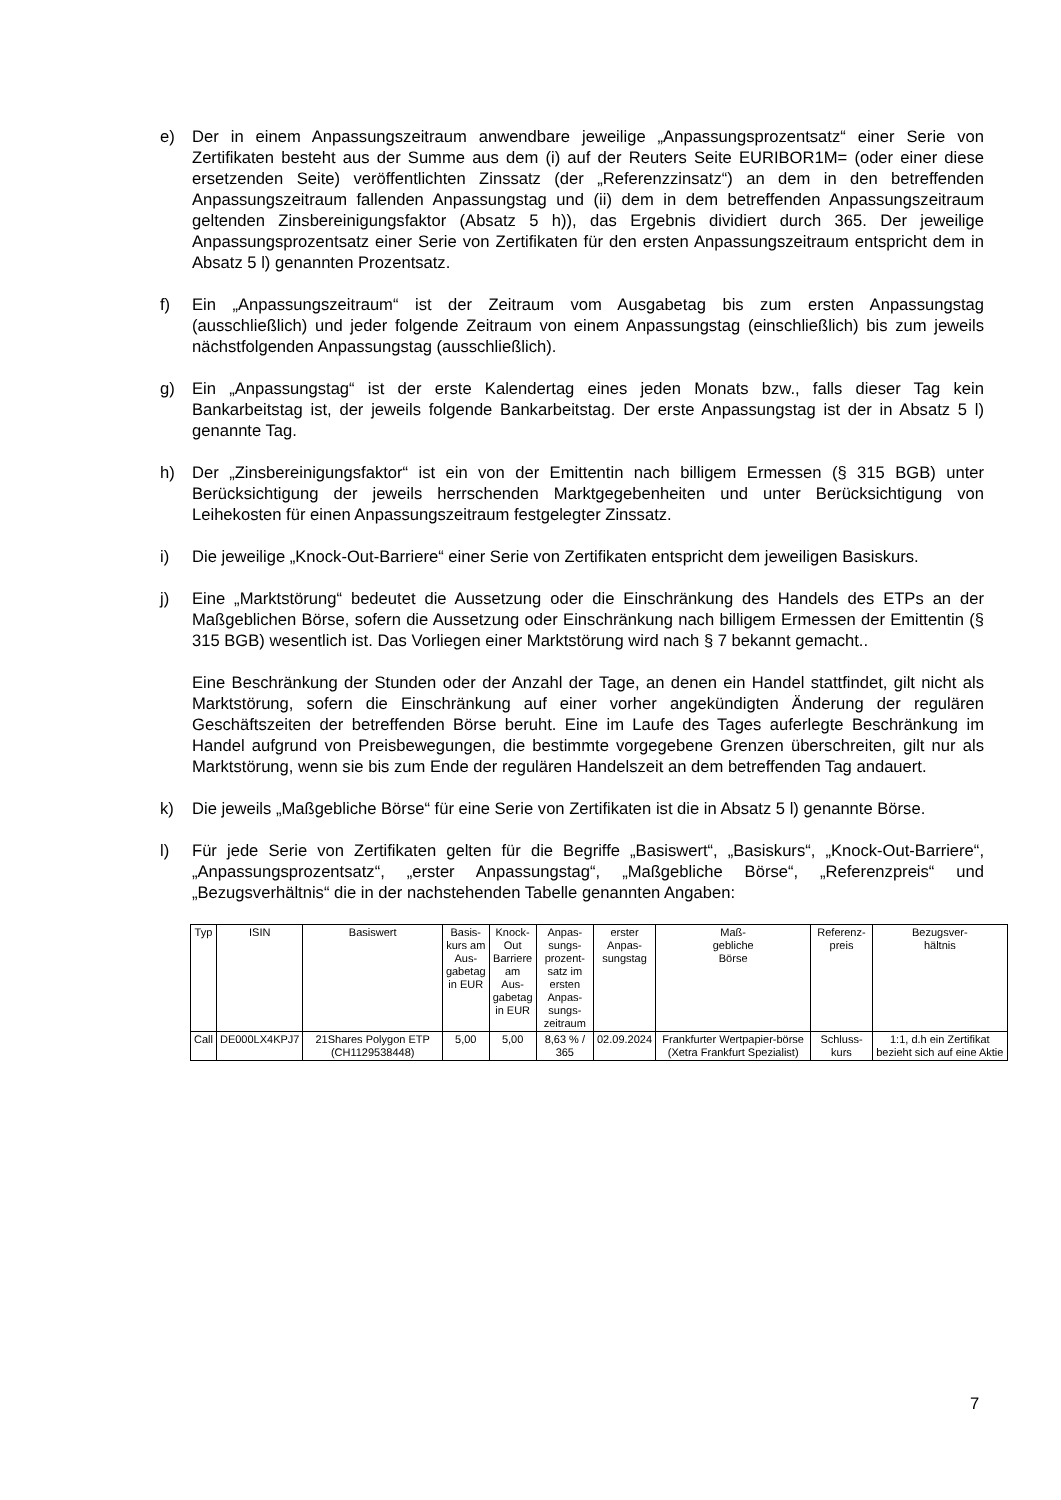e) Der in einem Anpassungszeitraum anwendbare jeweilige „Anpassungsprozentsatz“ einer Serie von Zertifikaten besteht aus der Summe aus dem (i) auf der Reuters Seite EURIBOR1M= (oder einer diese ersetzenden Seite) veröffentlichten Zinssatz (der „Referenzzinsatz“) an dem in den betreffenden Anpassungszeitraum fallenden Anpassungstag und (ii) dem in dem betreffenden Anpassungszeitraum geltenden Zinsbereinigungsfaktor (Absatz 5 h)), das Ergebnis dividiert durch 365. Der jeweilige Anpassungsprozentsatz einer Serie von Zertifikaten für den ersten Anpassungszeitraum entspricht dem in Absatz 5 l) genannten Prozentsatz.
f) Ein „Anpassungszeitraum“ ist der Zeitraum vom Ausgabetag bis zum ersten Anpassungstag (ausschließlich) und jeder folgende Zeitraum von einem Anpassungstag (einschließlich) bis zum jeweils nächstfolgenden Anpassungstag (ausschließlich).
g) Ein „Anpassungstag“ ist der erste Kalendertag eines jeden Monats bzw., falls dieser Tag kein Bankarbeitstag ist, der jeweils folgende Bankarbeitstag. Der erste Anpassungstag ist der in Absatz 5 l) genannte Tag.
h) Der „Zinsbereinigungsfaktor“ ist ein von der Emittentin nach billigem Ermessen (§ 315 BGB) unter Berücksichtigung der jeweils herrschenden Marktgegebenheiten und unter Berücksichtigung von Leihekosten für einen Anpassungszeitraum festgelegter Zinssatz.
i) Die jeweilige „Knock-Out-Barriere“ einer Serie von Zertifikaten entspricht dem jeweiligen Basiskurs.
j) Eine „Marktstörung“ bedeutet die Aussetzung oder die Einschränkung des Handels des ETPs an der Maßgeblichen Börse, sofern die Aussetzung oder Einschränkung nach billigem Ermessen der Emittentin (§ 315 BGB) wesentlich ist. Das Vorliegen einer Marktstörung wird nach § 7 bekannt gemacht..
Eine Beschränkung der Stunden oder der Anzahl der Tage, an denen ein Handel stattfindet, gilt nicht als Marktstörung, sofern die Einschränkung auf einer vorher angekündigten Änderung der regulären Geschäftszeiten der betreffenden Börse beruht. Eine im Laufe des Tages auferlegte Beschränkung im Handel aufgrund von Preisbewegungen, die bestimmte vorgegebene Grenzen überschreiten, gilt nur als Marktstörung, wenn sie bis zum Ende der regulären Handelszeit an dem betreffenden Tag andauert.
k) Die jeweils „Maßgebliche Börse“ für eine Serie von Zertifikaten ist die in Absatz 5 l) genannte Börse.
l) Für jede Serie von Zertifikaten gelten für die Begriffe „Basiswert“, „Basiskurs“, „Knock-Out-Barriere“, „Anpassungsprozentsatz“, „erster Anpassungstag“, „Maßgebliche Börse“, „Referenzpreis“ und „Bezugsverhältnis“ die in der nachstehenden Tabelle genannten Angaben:
| Typ | ISIN | Basiswert | Basis- kurs am Aus- gabetag in EUR | Knock- Out Barriere am Aus- gabetag in EUR | Anpas- sungs- prozent- satz im ersten Anpas- sungs- zeitraum | erster Anpas- sungstag | Maß- gebliche Börse | Referenz- preis | Bezugsver- hältnis |
| --- | --- | --- | --- | --- | --- | --- | --- | --- | --- |
| Call | DE000LX4KPJ7 | 21Shares Polygon ETP (CH1129538448) | 5,00 | 5,00 | 8,63 % / 365 | 02.09.2024 | Frankfurter Wertpapier-börse (Xetra Frankfurt Spezialist) | Schluss-kurs | 1:1, d.h ein Zertifikat bezieht sich auf eine Aktie |
7